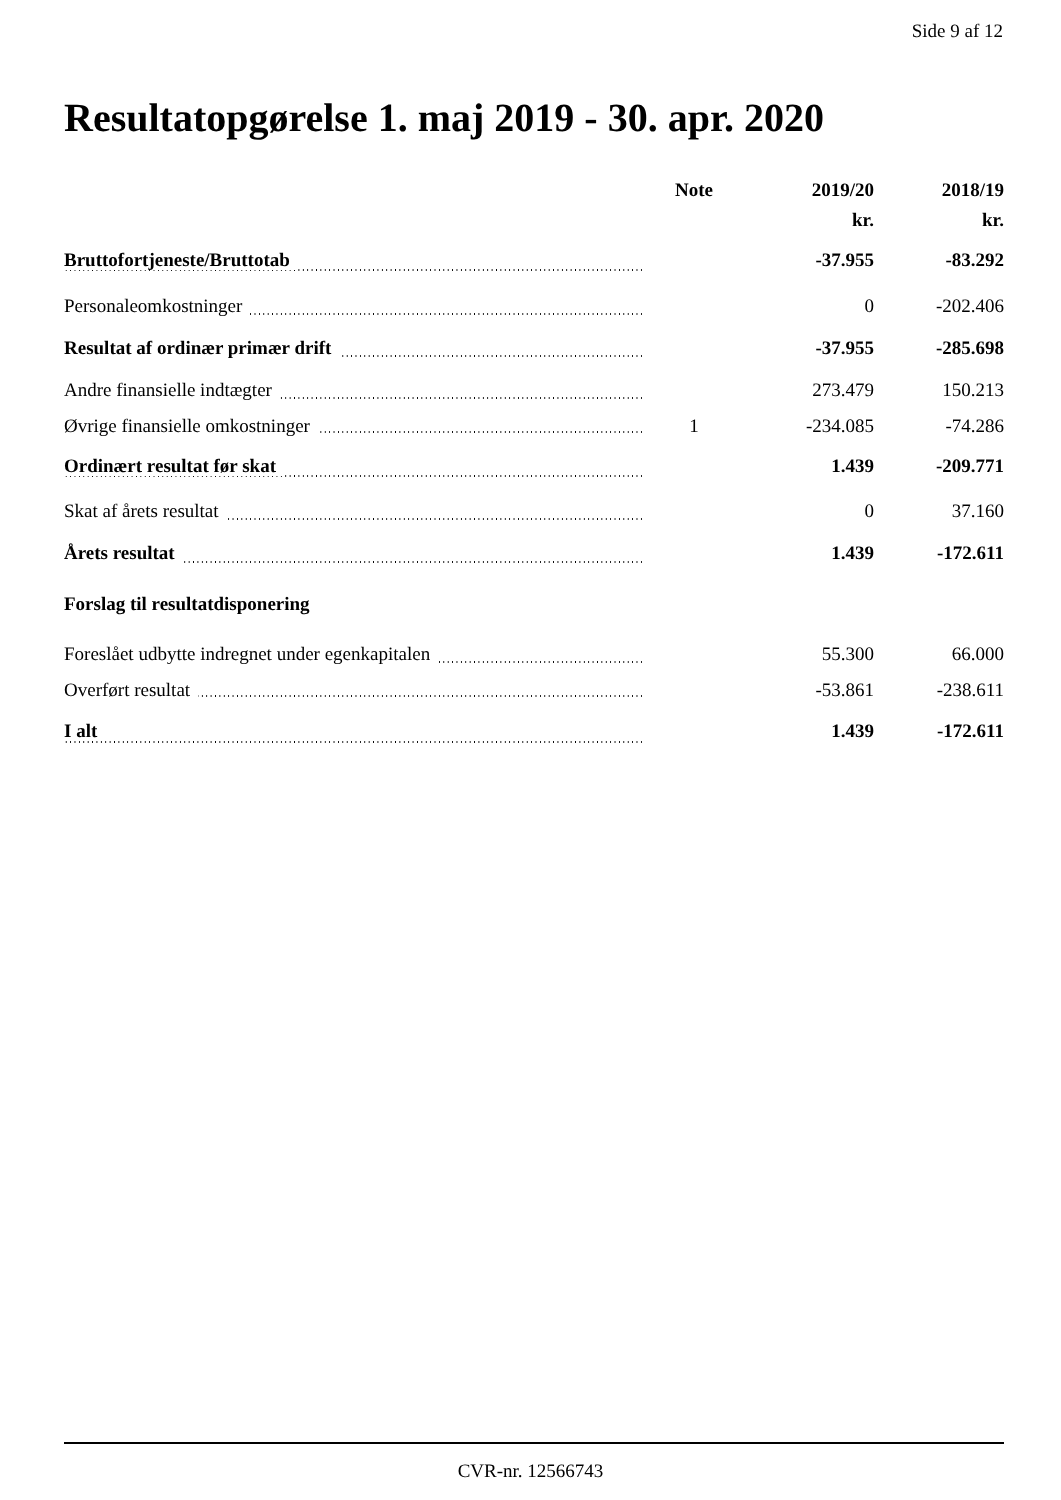Side 9 af 12
Resultatopgørelse 1. maj 2019 - 30. apr. 2020
| | Note | 2019/20 | 2018/19 |
| --- | --- | --- | --- |
| | | kr. | kr. |
| Bruttofortjeneste/Bruttotab | | -37.955 | -83.292 |
| Personaleomkostninger | | 0 | -202.406 |
| Resultat af ordinær primær drift | | -37.955 | -285.698 |
| Andre finansielle indtægter | | 273.479 | 150.213 |
| Øvrige finansielle omkostninger | 1 | -234.085 | -74.286 |
| Ordinært resultat før skat | | 1.439 | -209.771 |
| Skat af årets resultat | | 0 | 37.160 |
| Årets resultat | | 1.439 | -172.611 |
| Forslag til resultatdisponering | | | |
| Foreslået udbytte indregnet under egenkapitalen | | 55.300 | 66.000 |
| Overført resultat | | -53.861 | -238.611 |
| I alt | | 1.439 | -172.611 |
CVR-nr. 12566743